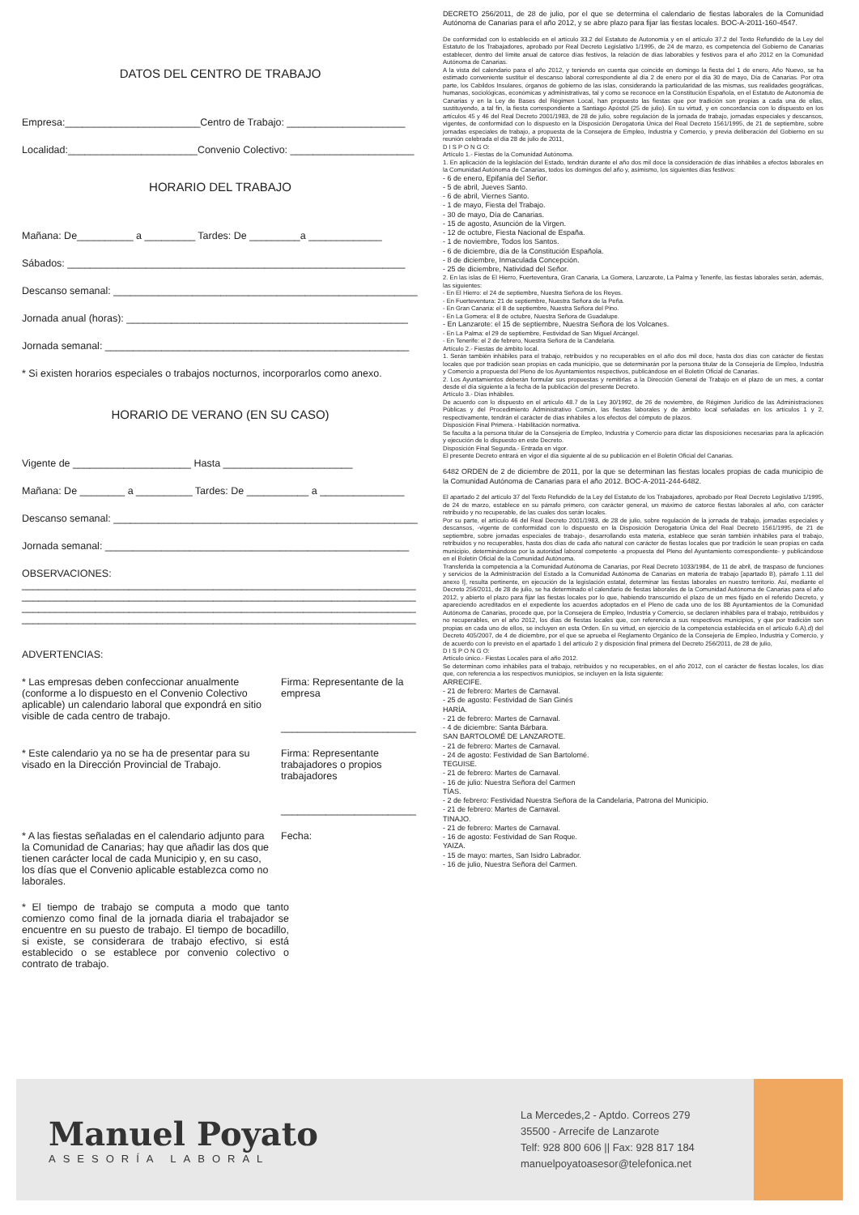DATOS DEL CENTRO DE TRABAJO
Empresa:________________________Centro de Trabajo: _____________________
Localidad:_______________________Convenio Colectivo: ______________________
HORARIO DEL TRABAJO
Mañana: De__________ a _________ Tardes: De _________a _____________
Sábados: ____________________________________________________________
Descanso semanal: ______________________________________________________
Jornada anual (horas): __________________________________________________
Jornada semanal: ______________________________________________________
* Si existen horarios especiales o trabajos nocturnos, incorporarlos como anexo.
HORARIO DE VERANO (EN SU CASO)
Vigente de _____________________ Hasta _______________________
Mañana: De ________ a __________ Tardes: De ___________ a _______________
Descanso semanal: ______________________________________________________
Jornada semanal: ______________________________________________________
OBSERVACIONES:
______________________________________________________________________
______________________________________________________________________
______________________________________________________________________
______________________________________________________________________
ADVERTENCIAS:
* Las empresas deben confeccionar anualmente (conforme a lo dispuesto en el Convenio Colectivo aplicable) un calendario laboral que expondrá en sitio visible de cada centro de trabajo.
Firma: Representante de la empresa
________________________
* Este calendario ya no se ha de presentar para su visado en la Dirección Provincial de Trabajo.
Firma: Representante trabajadores o propios trabajadores
________________________
* A las fiestas señaladas en el calendario adjunto para la Comunidad de Canarias; hay que añadir las dos que tienen carácter local de cada Municipio y, en su caso, los días que el Convenio aplicable establezca como no laborales.
Fecha:
* El tiempo de trabajo se computa a modo que tanto comienzo como final de la jornada diaria el trabajador se encuentre en su puesto de trabajo. El tiempo de bocadillo, si existe, se considerara de trabajo efectivo, si está establecido o se establece por convenio colectivo o contrato de trabajo.
DECRETO 256/2011, de 28 de julio, por el que se determina el calendario de fiestas laborales de la Comunidad Autónoma de Canarias para el año 2012, y se abre plazo para fijar las fiestas locales. BOC-A-2011-160-4547.
De conformidad con lo establecido en el artículo 33.2 del Estatuto de Autonomía y en el artículo 37.2 del Texto Refundido de la Ley del Estatuto de los Trabajadores, aprobado por Real Decreto Legislativo 1/1995, de 24 de marzo, es competencia del Gobierno de Canarias establecer, dentro del límite anual de catorce días festivos, la relación de días laborables y festivos para el año 2012 en la Comunidad Autónoma de Canarias.
A la vista del calendario para el año 2012, y teniendo en cuenta que coincide en domingo la fiesta del 1 de enero, Año Nuevo, se ha estimado conveniente sustituir el descanso laboral correspondiente al día 2 de enero por el día 30 de mayo, Día de Canarias. Por otra parte, los Cabildos Insulares, órganos de gobierno de las islas, considerando la particularidad de las mismas, sus realidades geográficas, humanas, sociológicas, económicas y administrativas, tal y como se reconoce en la Constitución Española, en el Estatuto de Autonomía de Canarias y en la Ley de Bases del Régimen Local, han propuesto las fiestas que por tradición son propias a cada una de ellas, sustituyendo, a tal fin, la fiesta correspondiente a Santiago Apóstol (25 de julio). En su virtud, y en concordancia con lo dispuesto en los artículos 45 y 46 del Real Decreto 2001/1983, de 28 de julio, sobre regulación de la jornada de trabajo, jornadas especiales y descansos, vigentes, de conformidad con lo dispuesto en la Disposición Derogatoria Única del Real Decreto 1561/1995, de 21 de septiembre, sobre jornadas especiales de trabajo, a propuesta de la Consejera de Empleo, Industria y Comercio, y previa deliberación del Gobierno en su reunión celebrada el día 28 de julio de 2011,
D I S P O N G O:
Artículo 1.- Fiestas de la Comunidad Autónoma.
1. En aplicación de la legislación del Estado, tendrán durante el año dos mil doce la consideración de días inhábiles a efectos laborales en la Comunidad Autónoma de Canarias, todos los domingos del año y, asimismo, los siguientes días festivos:
- 6 de enero, Epifanía del Señor.
- 5 de abril, Jueves Santo.
- 6 de abril, Viernes Santo.
- 1 de mayo, Fiesta del Trabajo.
- 30 de mayo, Día de Canarias.
- 15 de agosto, Asunción de la Virgen.
- 12 de octubre, Fiesta Nacional de España.
- 1 de noviembre, Todos los Santos.
- 6 de diciembre, día de la Constitución Española.
- 8 de diciembre, Inmaculada Concepción.
- 25 de diciembre, Natividad del Señor.
2. En las islas de El Hierro, Fuerteventura, Gran Canaria, La Gomera, Lanzarote, La Palma y Tenerife, las fiestas laborales serán, además, las siguientes:
- En El Hierro: el 24 de septiembre, Nuestra Señora de los Reyes.
- En Fuerteventura: 21 de septiembre, Nuestra Señora de la Peña.
- En Gran Canaria: el 8 de septiembre, Nuestra Señora del Pino.
- En La Gomera: el 8 de octubre, Nuestra Señora de Guadalupe.
- En Lanzarote: el 15 de septiembre, Nuestra Señora de los Volcanes.
- En La Palma: el 29 de septiembre, Festividad de San Miguel Arcángel.
- En Tenerife: el 2 de febrero, Nuestra Señora de la Candelaria.
Artículo 2.- Fiestas de ámbito local.
1. Serán también inhábiles para el trabajo, retribuidos y no recuperables en el año dos mil doce, hasta dos días con carácter de fiestas locales que por tradición sean propias en cada municipio, que se determinarán por la persona titular de la Consejería de Empleo, Industria y Comercio a propuesta del Pleno de los Ayuntamientos respectivos, publicándose en el Boletín Oficial de Canarias.
2. Los Ayuntamientos deberán formular sus propuestas y remitirlas a la Dirección General de Trabajo en el plazo de un mes, a contar desde el día siguiente a la fecha de la publicación del presente Decreto.
Artículo 3.- Días inhábiles.
De acuerdo con lo dispuesto en el artículo 48.7 de la Ley 30/1992, de 26 de noviembre, de Régimen Jurídico de las Administraciones Públicas y del Procedimiento Administrativo Común, las fiestas laborales y de ámbito local señaladas en los artículos 1 y 2, respectivamente, tendrán el carácter de días inhábiles a los efectos del cómputo de plazos.
Disposición Final Primera.- Habilitación normativa.
Se faculta a la persona titular de la Consejería de Empleo, Industria y Comercio para dictar las disposiciones necesarias para la aplicación y ejecución de lo dispuesto en este Decreto.
Disposición Final Segunda.- Entrada en vigor.
El presente Decreto entrará en vigor el día siguiente al de su publicación en el Boletín Oficial del Canarias.
6482 ORDEN de 2 de diciembre de 2011, por la que se determinan las fiestas locales propias de cada municipio de la Comunidad Autónoma de Canarias para el año 2012. BOC-A-2011-244-6482.
El apartado 2 del artículo 37 del Texto Refundido de la Ley del Estatuto de los Trabajadores, aprobado por Real Decreto Legislativo 1/1995, de 24 de marzo, establece en su párrafo primero, con carácter general, un máximo de catorce fiestas laborales al año, con carácter retribuido y no recuperable, de las cuales dos serán locales.
Por su parte, el artículo 46 del Real Decreto 2001/1983, de 28 de julio, sobre regulación de la jornada de trabajo, jornadas especiales y descansos, -vigente de conformidad con lo dispuesto en la Disposición Derogatoria Única del Real Decreto 1561/1995, de 21 de septiembre, sobre jornadas especiales de trabajo-, desarrollando esta materia, establece que serán también inhábiles para el trabajo, retribuidos y no recuperables, hasta dos días de cada año natural con carácter de fiestas locales que por tradición le sean propias en cada municipio, determinándose por la autoridad laboral competente -a propuesta del Pleno del Ayuntamiento correspondiente- y publicándose en el Boletín Oficial de la Comunidad Autónoma.
Transferida la competencia a la Comunidad Autónoma de Canarias, por Real Decreto 1033/1984, de 11 de abril, de traspaso de funciones y servicios de la Administración del Estado a la Comunidad Autónoma de Canarias en materia de trabajo [apartado B), párrafo 1.11 del anexo I], resulta pertinente, en ejecución de la legislación estatal, determinar las fiestas laborales en nuestro territorio. Así, mediante el Decreto 256/2011, de 28 de julio, se ha determinado el calendario de fiestas laborales de la Comunidad Autónoma de Canarias para el año 2012, y abierto el plazo para fijar las fiestas locales por lo que, habiendo transcurrido el plazo de un mes fijado en el referido Decreto, y apareciendo acreditados en el expediente los acuerdos adoptados en el Pleno de cada uno de los 88 Ayuntamientos de la Comunidad Autónoma de Canarias, procede que, por la Consejera de Empleo, Industria y Comercio, se declaren inhábiles para el trabajo, retribuidos y no recuperables, en el año 2012, los días de fiestas locales que, con referencia a sus respectivos municipios, y que por tradición son propias en cada uno de ellos, se incluyen en esta Orden. En su virtud, en ejercicio de la competencia establecida en el artículo 6.A).d) del Decreto 405/2007, de 4 de diciembre, por el que se aprueba el Reglamento Orgánico de la Consejería de Empleo, Industria y Comercio, y de acuerdo con lo previsto en el apartado 1 del artículo 2 y disposición final primera del Decreto 256/2011, de 28 de julio,
D I S P O N G O:
Artículo único.- Fiestas Locales para el año 2012.
Se determinan como inhábiles para el trabajo, retribuidos y no recuperables, en el año 2012, con el carácter de fiestas locales, los días que, con referencia a los respectivos municipios, se incluyen en la lista siguiente:
ARRECIFE.
- 21 de febrero: Martes de Carnaval.
- 25 de agosto: Festividad de San Ginés
HARÍA.
- 21 de febrero: Martes de Carnaval.
- 4 de diciembre: Santa Bárbara.
SAN BARTOLOMÉ DE LANZAROTE.
- 21 de febrero: Martes de Carnaval.
- 24 de agosto: Festividad de San Bartolomé.
TEGUISE.
- 21 de febrero: Martes de Carnaval.
- 16 de julio: Nuestra Señora del Carmen
TÍAS.
- 2 de febrero: Festividad Nuestra Señora de la Candelaria, Patrona del Municipio.
- 21 de febrero: Martes de Carnaval.
TINAJO.
- 21 de febrero: Martes de Carnaval.
- 16 de agosto: Festividad de San Roque.
YAIZA.
- 15 de mayo: martes, San Isidro Labrador.
- 16 de julio, Nuestra Señora del Carmen.
Manuel Poyato
ASESORÍA LABORAL
La Mercedes,2 - Aptdo. Correos 279
35500 - Arrecife de Lanzarote
Telf: 928 800 606 || Fax: 928 817 184
manuelpoyatoasesor@telefonica.net